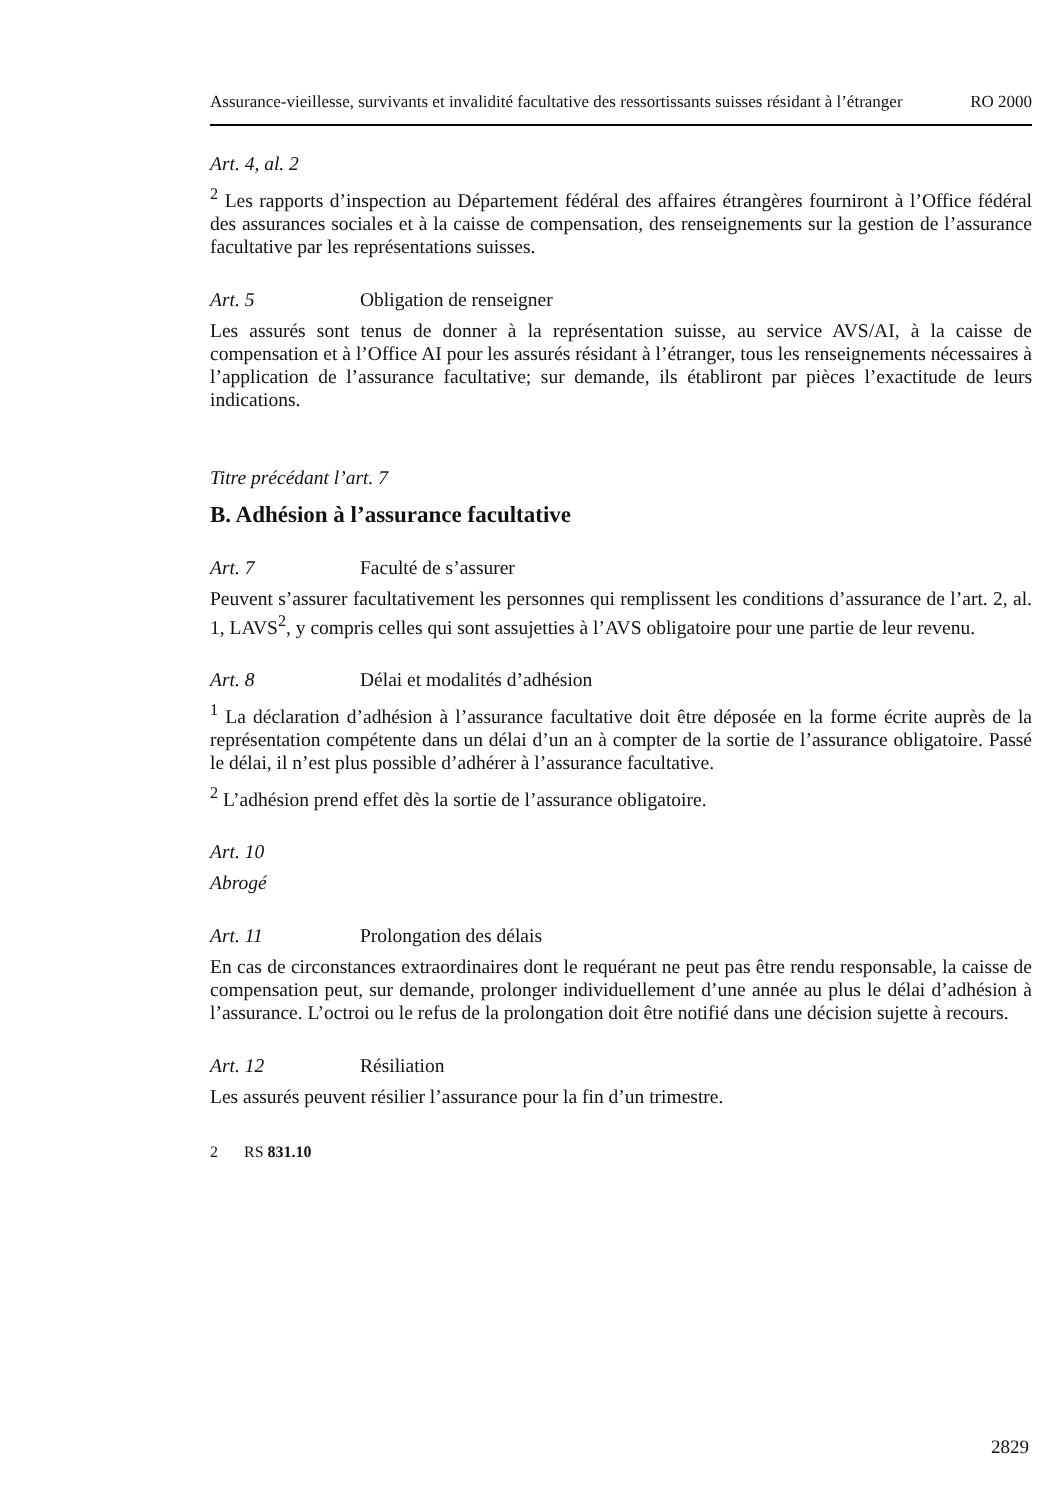Assurance-vieillesse, survivants et invalidité facultative des ressortissants suisses résidant à l’étranger RO 2000
Art. 4, al. 2
<sup>2</sup> Les rapports d’inspection au Département fédéral des affaires étrangères fourniront à l’Office fédéral des assurances sociales et à la caisse de compensation, des renseignements sur la gestion de l’assurance facultative par les représentations suisses.
Art. 5 Obligation de renseigner
Les assurés sont tenus de donner à la représentation suisse, au service AVS/AI, à la caisse de compensation et à l’Office AI pour les assurés résidant à l’étranger, tous les renseignements nécessaires à l’application de l’assurance facultative; sur demande, ils établiront par pièces l’exactitude de leurs indications.
Titre précédant l’art. 7
B. Adhésion à l’assurance facultative
Art. 7 Faculté de s’assurer
Peuvent s’assurer facultativement les personnes qui remplissent les conditions d’assurance de l’art. 2, al. 1, LAVS<sup>2</sup>, y compris celles qui sont assujetties à l’AVS obligatoire pour une partie de leur revenu.
Art. 8 Délai et modalités d’adhésion
<sup>1</sup> La déclaration d’adhésion à l’assurance facultative doit être déposée en la forme écrite auprès de la représentation compétente dans un délai d’un an à compter de la sortie de l’assurance obligatoire. Passé le délai, il n’est plus possible d’adhérer à l’assurance facultative.
<sup>2</sup> L’adhésion prend effet dès la sortie de l’assurance obligatoire.
Art. 10
Abrogé
Art. 11 Prolongation des délais
En cas de circonstances extraordinaires dont le requérant ne peut pas être rendu responsable, la caisse de compensation peut, sur demande, prolonger individuellement d’une année au plus le délai d’adhésion à l’assurance. L’octroi ou le refus de la prolongation doit être notifié dans une décision sujette à recours.
Art. 12 Résiliation
Les assurés peuvent résilier l’assurance pour la fin d’un trimestre.
2 RS 831.10
2829